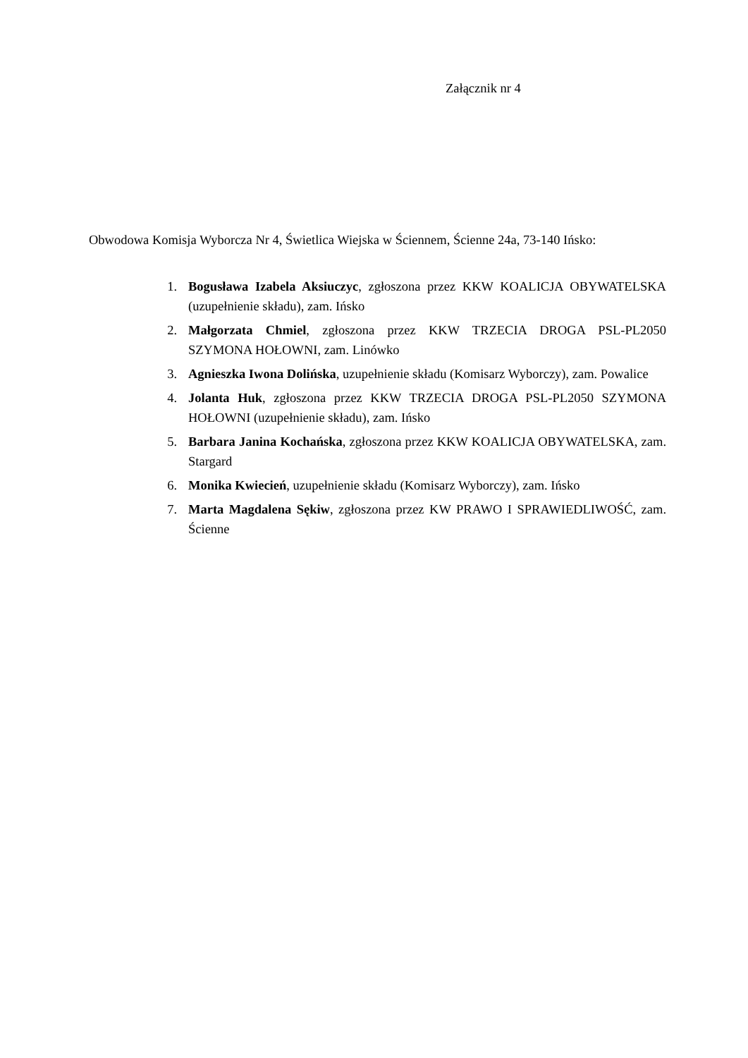Załącznik nr 4
Obwodowa Komisja Wyborcza Nr 4, Świetlica Wiejska w Ściennem, Ścienne 24a, 73-140 Ińsko:
1. Bogusława Izabela Aksiuczyc, zgłoszona przez KKW KOALICJA OBYWATELSKA (uzupełnienie składu), zam. Ińsko
2. Małgorzata Chmiel, zgłoszona przez KKW TRZECIA DROGA PSL-PL2050 SZYMONA HOŁOWNI, zam. Linówko
3. Agnieszka Iwona Dolińska, uzupełnienie składu (Komisarz Wyborczy), zam. Powalice
4. Jolanta Huk, zgłoszona przez KKW TRZECIA DROGA PSL-PL2050 SZYMONA HOŁOWNI (uzupełnienie składu), zam. Ińsko
5. Barbara Janina Kochańska, zgłoszona przez KKW KOALICJA OBYWATELSKA, zam. Stargard
6. Monika Kwiecień, uzupełnienie składu (Komisarz Wyborczy), zam. Ińsko
7. Marta Magdalena Sękiw, zgłoszona przez KW PRAWO I SPRAWIEDLIWOŚĆ, zam. Ścienne